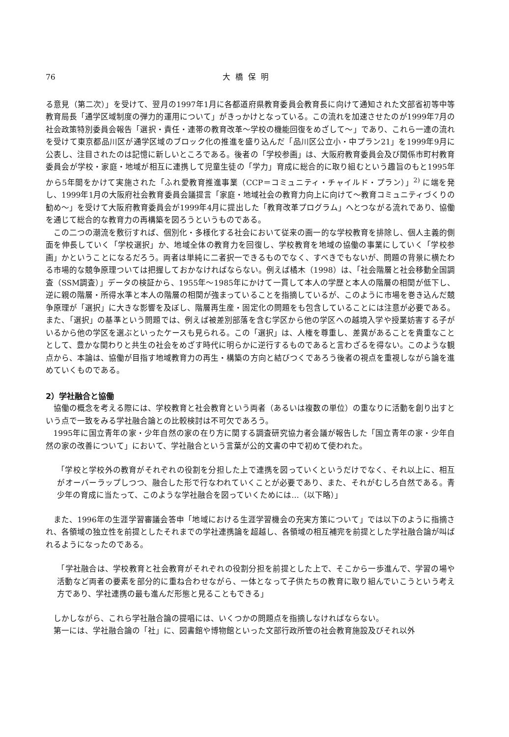76 大橋保明
る意見（第二次）」を受けて、翌月の1997年1月に各都道府県教育委員会教育長に向けて通知された文部省初等中等教育局長「通学区域制度の弾力的運用について」がきっかけとなっている。この流れを加速させたのが1999年7月の社会政策特別委員会報告「選択・責任・連帯の教育改革～学校の機能回復をめざして～」であり、これら一連の流れを受けて東京都品川区が通学区域のブロック化の推進を盛り込んだ「品川区公立小・中プラン21」を1999年9月に公表し、注目されたのは記憶に新しいところである。後者の「学校参画」は、大阪府教育委員会及び関係市町村教育委員会が学校・家庭・地域が相互に連携して児童生徒の「学力」育成に総合的に取り組むという趣旨のもと1995年から5年間をかけて実施された「ふれ愛教育推進事業（CCP＝コミュニティ・チャイルド・プラン）」<sup>2)</sup> に端を発し、1999年1月の大阪府社会教育委員会議提言「家庭・地域社会の教育力向上に向けて～教育コミュニティづくりの勧め～」を受けて大阪府教育委員会が1999年4月に提出した「教育改革プログラム」へとつながる流れであり、協働を通じて総合的な教育力の再構築を図ろうというものである。
この二つの潮流を敷衍すれば、個別化・多様化する社会において従来の画一的な学校教育を排除し、個人主義的側面を伸長していく「学校選択」か、地域全体の教育力を回復し、学校教育を地域の協働の事業にしていく「学校参画」かということになるだろう。両者は単純に二者択一できるものでなく、すべきでもないが、問題の背景に横たわる市場的な競争原理ついては把握しておかなければならない。例えば橘木（1998）は、「社会階層と社会移動全国調査（SSM調査）」データの検証から、1955年～1985年にかけて一貫して本人の学歴と本人の階層の相関が低下し、逆に親の階層・所得水準と本人の階層の相関が強まっていることを指摘しているが、このように市場を巻き込んだ競争原理が「選択」に大きな影響を及ぼし、階層再生産・固定化の問題をも包含していることには注意が必要である。また、「選択」の基準という問題では、例えば被差別部落を含む学区から他の学区への越境入学や授業妨害する子がいるから他の学区を選ぶといったケースも見られる。この「選択」は、人権を尊重し、差異があることを貴重なこととして、豊かな関わりと共生の社会をめざす時代に明らかに逆行するものであると言わざるを得ない。このような観点から、本論は、協働が目指す地域教育力の再生・構築の方向と結びつくであろう後者の視点を重視しながら論を進めていくものである。
2）学社融合と協働
協働の概念を考える際には、学校教育と社会教育という両者（あるいは複数の単位）の重なりに活動を創り出すという点で一致をみる学社融合論との比較検討は不可欠であろう。
1995年に国立青年の家・少年自然の家の在り方に関する調査研究協力者会議が報告した「国立青年の家・少年自然の家の改善について」において、学社融合という言葉が公的文書の中で初めて使われた。
「学校と学校外の教育がそれぞれの役割を分担した上で連携を図っていくというだけでなく、それ以上に、相互がオーバーラップしつつ、融合した形で行なわれていくことが必要であり、また、それがむしろ自然である。青少年の育成に当たって、このような学社融合を図っていくためには…（以下略）」
また、1996年の生涯学習審議会答申「地域における生涯学習機会の充実方策について」では以下のように指摘され、各領域の独立性を前提としたそれまでの学社連携論を超越し、各領域の相互補完を前提とした学社融合論が叫ばれるようになったのである。
「学社融合は、学校教育と社会教育がそれぞれの役割分担を前提とした上で、そこから一歩進んで、学習の場や活動など両者の要素を部分的に重ね合わせながら、一体となって子供たちの教育に取り組んでいこうという考え方であり、学社連携の最も進んだ形態と見ることもできる」
しかしながら、これら学社融合論の提唱には、いくつかの問題点を指摘しなければならない。
第一には、学社融合論の「社」に、図書館や博物館といった文部行政所管の社会教育施設及びそれ以外